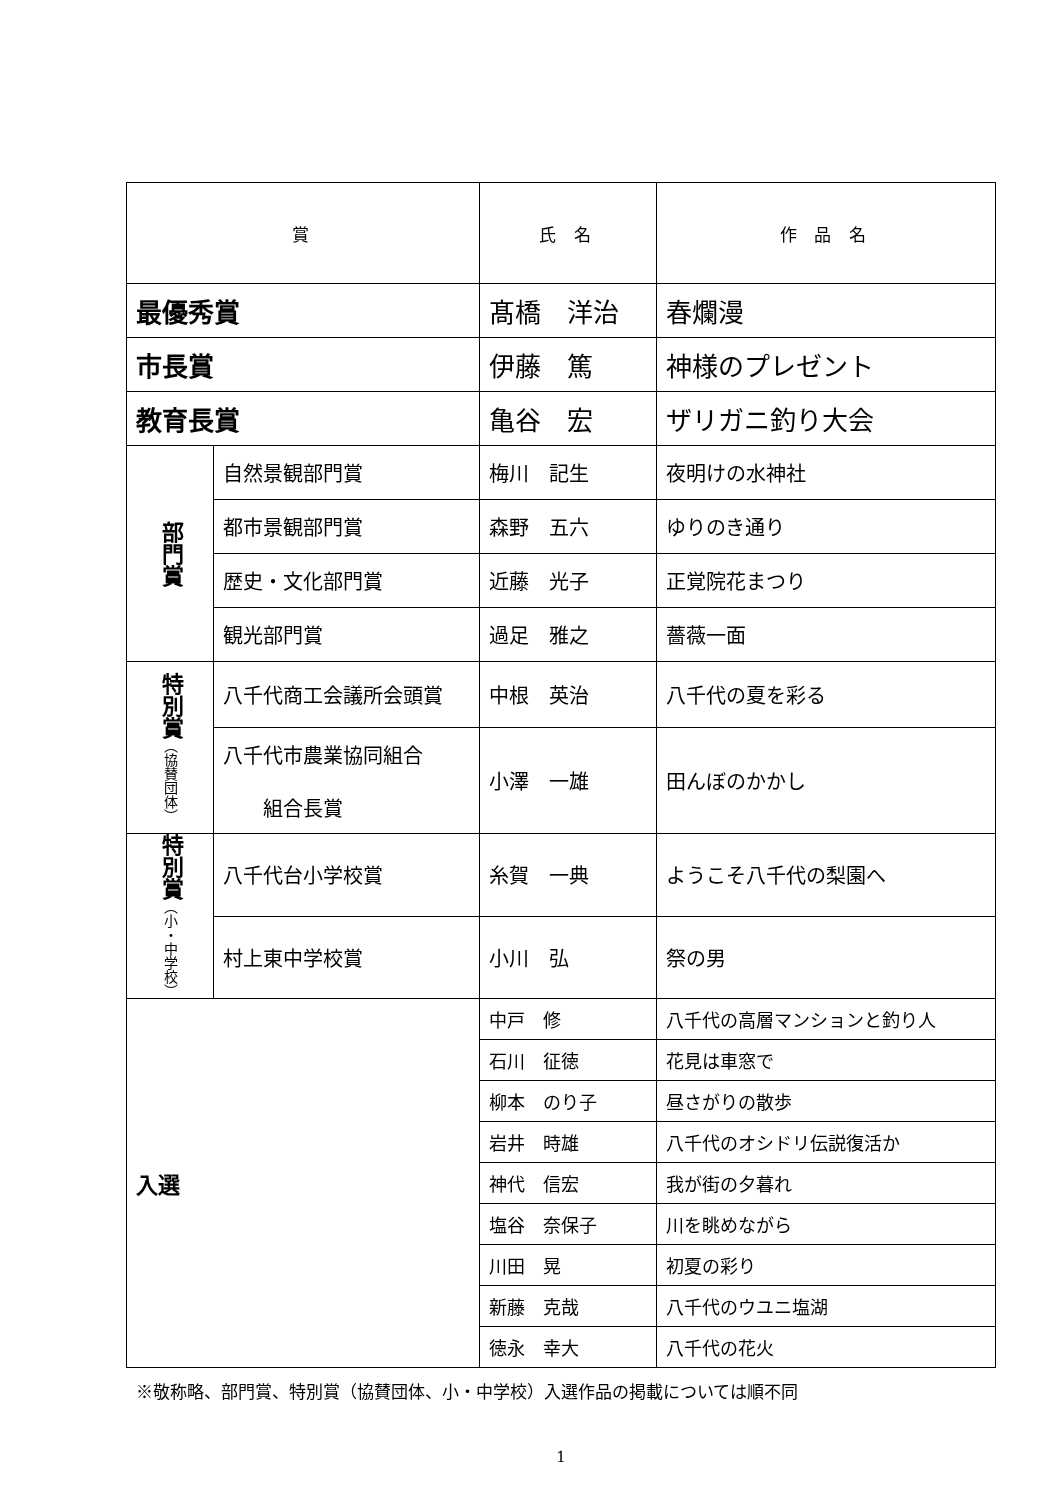| 賞 | | 氏 名 | 作 品 名 |
| --- | --- | --- | --- |
| 最優秀賞 | | 髙橋 洋治 | 春爛漫 |
| 市長賞 | | 伊藤 篤 | 神様のプレゼント |
| 教育長賞 | | 亀谷 宏 | ザリガニ釣り大会 |
| 部門賞 | 自然景観部門賞 | 梅川 記生 | 夜明けの水神社 |
| | 都市景観部門賞 | 森野 五六 | ゆりのき通り |
| | 歴史・文化部門賞 | 近藤 光子 | 正覚院花まつり |
| | 観光部門賞 | 過足 雅之 | 薔薇一面 |
| 特別賞 （協賛団体） | 八千代商工会議所会頭賞 | 中根 英治 | 八千代の夏を彩る |
| | 八千代市農業協同組合 組合長賞 | 小澤 一雄 | 田んぼのかかし |
| 特別賞 （小・中学校） | 八千代台小学校賞 | 糸賀 一典 | ようこそ八千代の梨園へ |
| | 村上東中学校賞 | 小川 弘 | 祭の男 |
| 入選 | | 中戸 修 | 八千代の高層マンションと釣り人 |
| | | 石川 征徳 | 花見は車窓で |
| | | 柳本 のり子 | 昼さがりの散歩 |
| | | 岩井 時雄 | 八千代のオシドリ伝説復活か |
| | | 神代 信宏 | 我が街の夕暮れ |
| | | 塩谷 奈保子 | 川を眺めながら |
| | | 川田 晃 | 初夏の彩り |
| | | 新藤 克哉 | 八千代のウユニ塩湖 |
| | | 徳永 幸大 | 八千代の花火 |
※敬称略、部門賞、特別賞（協賛団体、小・中学校）入選作品の掲載については順不同
1